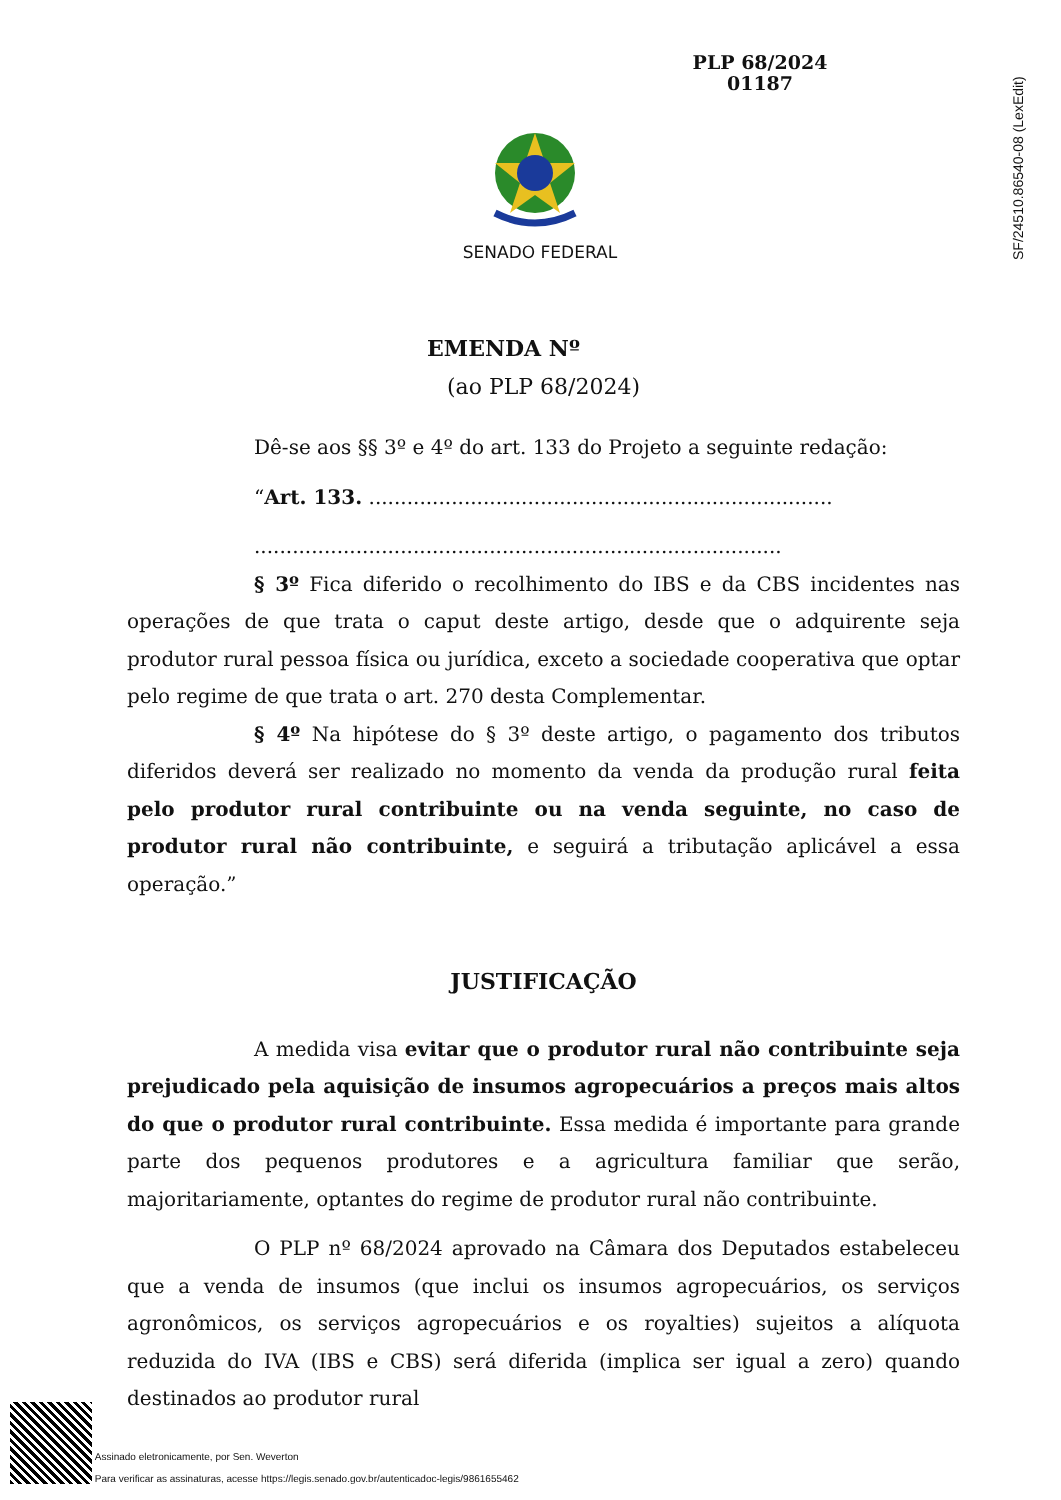PLP 68/2024
01187
SF/24510.86540-08 (LexEdit)
SENADO FEDERAL
EMENDA Nº
(ao PLP 68/2024)
Dê-se aos §§ 3º e 4º do art. 133 do Projeto a seguinte redação:
“Art. 133. .........................................................................
...................................................................................
§ 3º Fica diferido o recolhimento do IBS e da CBS incidentes nas operações de que trata o caput deste artigo, desde que o adquirente seja produtor rural pessoa física ou jurídica, exceto a sociedade cooperativa que optar pelo regime de que trata o art. 270 desta Complementar.
§ 4º Na hipótese do § 3º deste artigo, o pagamento dos tributos diferidos deverá ser realizado no momento da venda da produção rural feita pelo produtor rural contribuinte ou na venda seguinte, no caso de produtor rural não contribuinte, e seguirá a tributação aplicável a essa operação.”
JUSTIFICAÇÃO
A medida visa evitar que o produtor rural não contribuinte seja prejudicado pela aquisição de insumos agropecuários a preços mais altos do que o produtor rural contribuinte. Essa medida é importante para grande parte dos pequenos produtores e a agricultura familiar que serão, majoritariamente, optantes do regime de produtor rural não contribuinte.
O PLP nº 68/2024 aprovado na Câmara dos Deputados estabeleceu que a venda de insumos (que inclui os insumos agropecuários, os serviços agronômicos, os serviços agropecuários e os royalties) sujeitos a alíquota reduzida do IVA (IBS e CBS) será diferida (implica ser igual a zero) quando destinados ao produtor rural
Assinado eletronicamente, por Sen. Weverton
Para verificar as assinaturas, acesse https://legis.senado.gov.br/autenticadoc-legis/9861655462